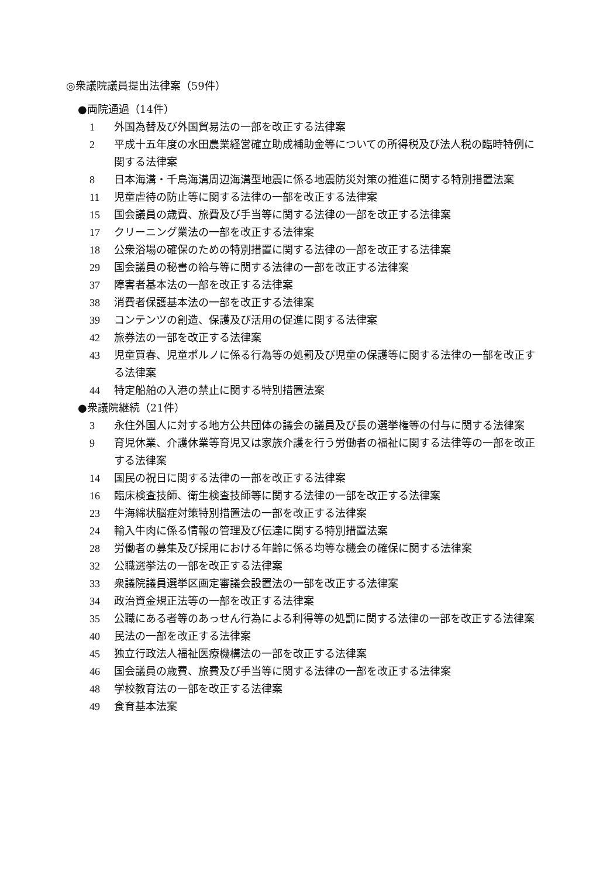◎衆議院議員提出法律案（59件）
●両院通過（14件）
1 外国為替及び外国貿易法の一部を改正する法律案
2 平成十五年度の水田農業経営確立助成補助金等についての所得税及び法人税の臨時特例に関する法律案
8 日本海溝・千島海溝周辺海溝型地震に係る地震防災対策の推進に関する特別措置法案
11 児童虐待の防止等に関する法律の一部を改正する法律案
15 国会議員の歳費、旅費及び手当等に関する法律の一部を改正する法律案
17 クリーニング業法の一部を改正する法律案
18 公衆浴場の確保のための特別措置に関する法律の一部を改正する法律案
29 国会議員の秘書の給与等に関する法律の一部を改正する法律案
37 障害者基本法の一部を改正する法律案
38 消費者保護基本法の一部を改正する法律案
39 コンテンツの創造、保護及び活用の促進に関する法律案
42 旅券法の一部を改正する法律案
43 児童買春、児童ポルノに係る行為等の処罰及び児童の保護等に関する法律の一部を改正する法律案
44 特定船舶の入港の禁止に関する特別措置法案
●衆議院継続（21件）
3 永住外国人に対する地方公共団体の議会の議員及び長の選挙権等の付与に関する法律案
9 育児休業、介護休業等育児又は家族介護を行う労働者の福祉に関する法律等の一部を改正する法律案
14 国民の祝日に関する法律の一部を改正する法律案
16 臨床検査技師、衛生検査技師等に関する法律の一部を改正する法律案
23 牛海綿状脳症対策特別措置法の一部を改正する法律案
24 輸入牛肉に係る情報の管理及び伝達に関する特別措置法案
28 労働者の募集及び採用における年齢に係る均等な機会の確保に関する法律案
32 公職選挙法の一部を改正する法律案
33 衆議院議員選挙区画定審議会設置法の一部を改正する法律案
34 政治資金規正法等の一部を改正する法律案
35 公職にある者等のあっせん行為による利得等の処罰に関する法律の一部を改正する法律案
40 民法の一部を改正する法律案
45 独立行政法人福祉医療機構法の一部を改正する法律案
46 国会議員の歳費、旅費及び手当等に関する法律の一部を改正する法律案
48 学校教育法の一部を改正する法律案
49 食育基本法案